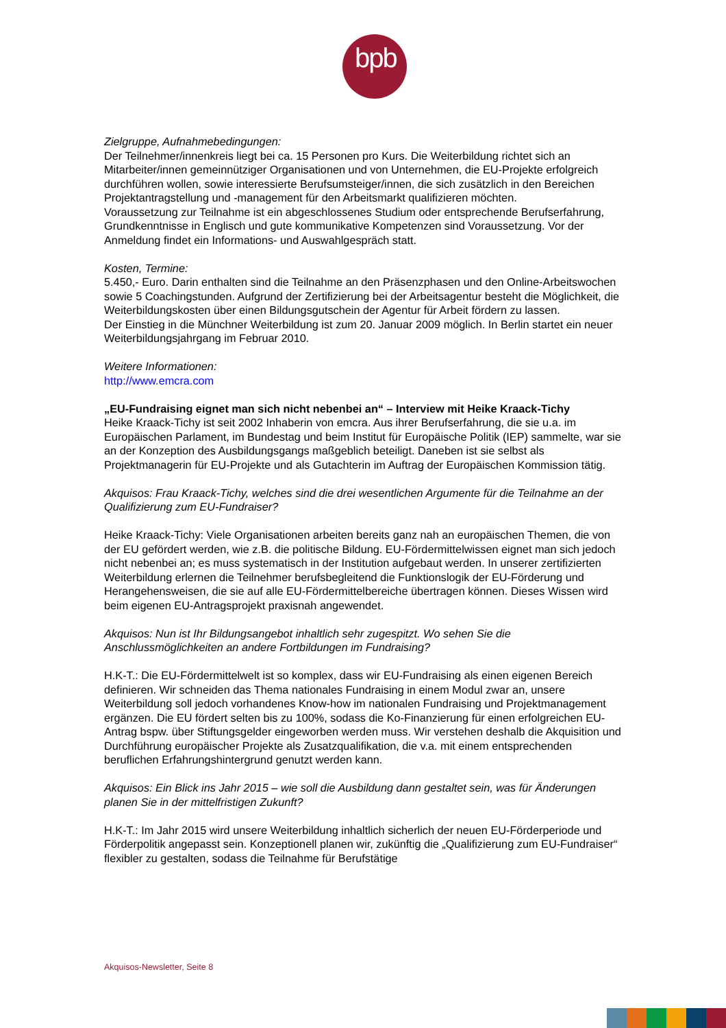bpb:
Zielgruppe, Aufnahmebedingungen:
Der Teilnehmer/innenkreis liegt bei ca. 15 Personen pro Kurs. Die Weiterbildung richtet sich an Mitarbeiter/innen gemeinnütziger Organisationen und von Unternehmen, die EU-Projekte erfolgreich durchführen wollen, sowie interessierte Berufsumsteiger/innen, die sich zusätzlich in den Bereichen Projektantragstellung und -management für den Arbeitsmarkt qualifizieren möchten.
Voraussetzung zur Teilnahme ist ein abgeschlossenes Studium oder entsprechende Berufserfahrung, Grundkenntnisse in Englisch und gute kommunikative Kompetenzen sind Voraussetzung. Vor der Anmeldung findet ein Informations- und Auswahlgespräch statt.
Kosten, Termine:
5.450,- Euro. Darin enthalten sind die Teilnahme an den Präsenzphasen und den Online-Arbeitswochen sowie 5 Coachingstunden. Aufgrund der Zertifizierung bei der Arbeitsagentur besteht die Möglichkeit, die Weiterbildungskosten über einen Bildungsgutschein der Agentur für Arbeit fördern zu lassen.
Der Einstieg in die Münchner Weiterbildung ist zum 20. Januar 2009 möglich. In Berlin startet ein neuer Weiterbildungsjahrgang im Februar 2010.
Weitere Informationen:
http://www.emcra.com
„EU-Fundraising eignet man sich nicht nebenbei an“ – Interview mit Heike Kraack-Tichy
Heike Kraack-Tichy ist seit 2002 Inhaberin von emcra. Aus ihrer Berufserfahrung, die sie u.a. im Europäischen Parlament, im Bundestag und beim Institut für Europäische Politik (IEP) sammelte, war sie an der Konzeption des Ausbildungsgangs maßgeblich beteiligt. Daneben ist sie selbst als Projektmanagerin für EU-Projekte und als Gutachterin im Auftrag der Europäischen Kommission tätig.
Akquisos: Frau Kraack-Tichy, welches sind die drei wesentlichen Argumente für die Teilnahme an der Qualifizierung zum EU-Fundraiser?
Heike Kraack-Tichy: Viele Organisationen arbeiten bereits ganz nah an europäischen Themen, die von der EU gefördert werden, wie z.B. die politische Bildung. EU-Fördermittelwissen eignet man sich jedoch nicht nebenbei an; es muss systematisch in der Institution aufgebaut werden. In unserer zertifizierten Weiterbildung erlernen die Teilnehmer berufsbegleitend die Funktionslogik der EU-Förderung und Herangehensweisen, die sie auf alle EU-Fördermittelbereiche übertragen können. Dieses Wissen wird beim eigenen EU-Antragsprojekt praxisnah angewendet.
Akquisos: Nun ist Ihr Bildungsangebot inhaltlich sehr zugespitzt. Wo sehen Sie die Anschlussmöglichkeiten an andere Fortbildungen im Fundraising?
H.K-T.: Die EU-Fördermittelwelt ist so komplex, dass wir EU-Fundraising als einen eigenen Bereich definieren. Wir schneiden das Thema nationales Fundraising in einem Modul zwar an, unsere Weiterbildung soll jedoch vorhandenes Know-how im nationalen Fundraising und Projektmanagement ergänzen. Die EU fördert selten bis zu 100%, sodass die Ko-Finanzierung für einen erfolgreichen EU-Antrag bspw. über Stiftungsgelder eingeworben werden muss. Wir verstehen deshalb die Akquisition und Durchführung europäischer Projekte als Zusatzqualifikation, die v.a. mit einem entsprechenden beruflichen Erfahrungshintergrund genutzt werden kann.
Akquisos: Ein Blick ins Jahr 2015 – wie soll die Ausbildung dann gestaltet sein, was für Änderungen planen Sie in der mittelfristigen Zukunft?
H.K-T.: Im Jahr 2015 wird unsere Weiterbildung inhaltlich sicherlich der neuen EU-Förderperiode und Förderpolitik angepasst sein. Konzeptionell planen wir, zukünftig die „Qualifizierung zum EU-Fundraiser“ flexibler zu gestalten, sodass die Teilnahme für Berufstätige
Akquisos-Newsletter, Seite 8